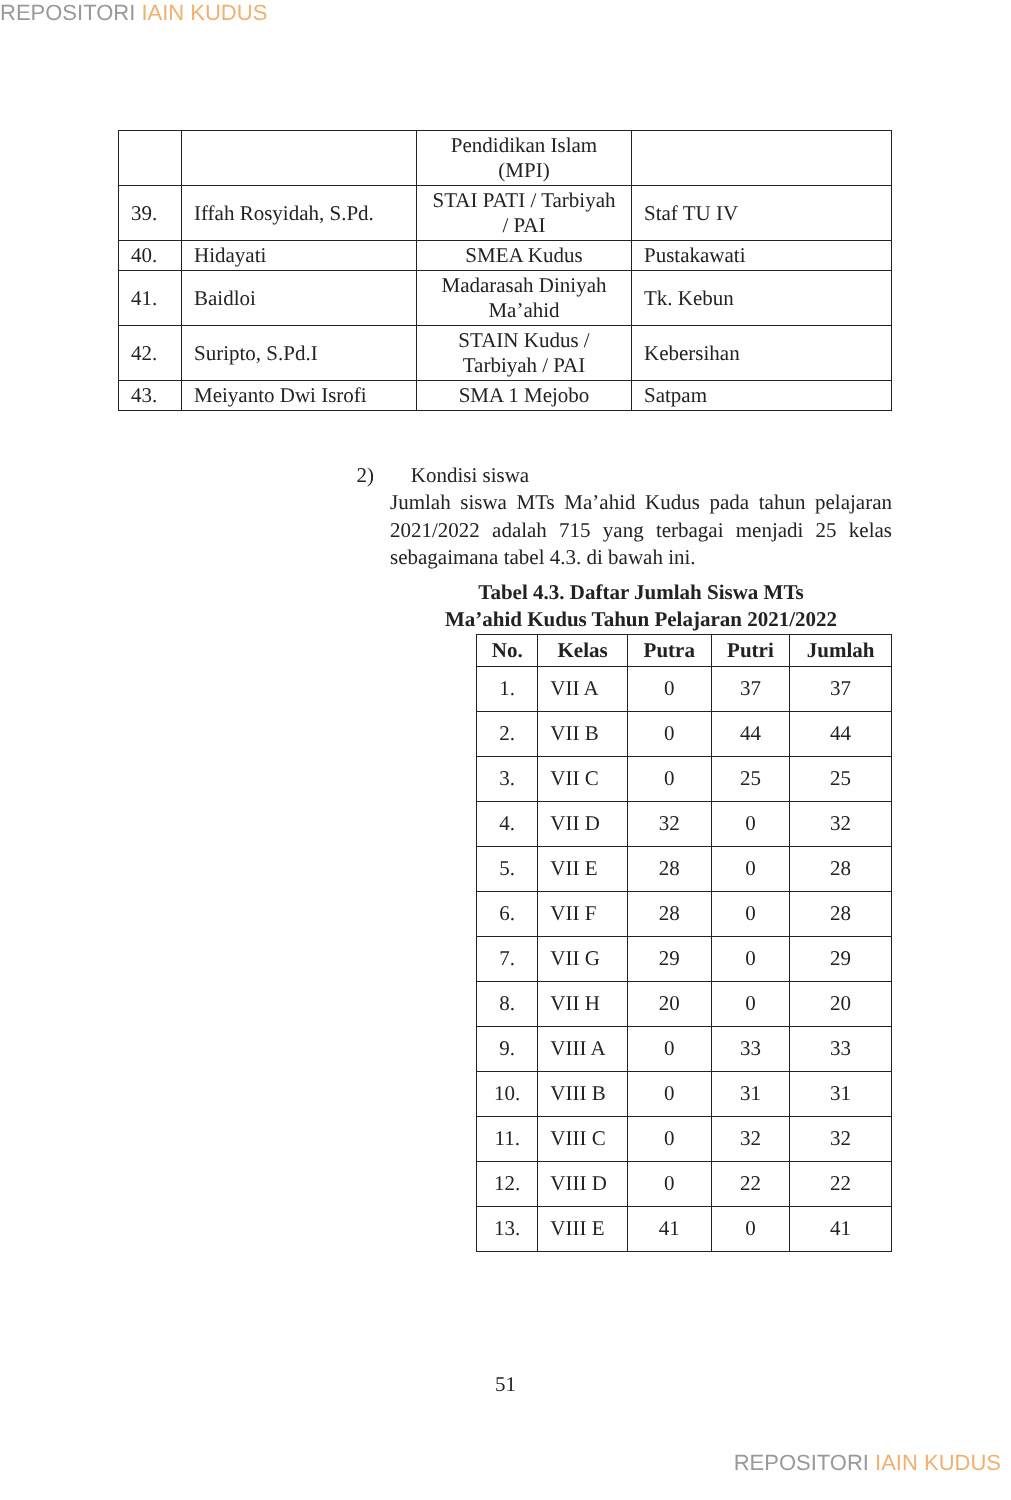REPOSITORI IAIN KUDUS
| | | Pendidikan Islam (MPI) | |
| 39. | Iffah Rosyidah, S.Pd. | STAI PATI / Tarbiyah / PAI | Staf TU IV |
| 40. | Hidayati | SMEA Kudus | Pustakawati |
| 41. | Baidloi | Madarasah Diniyah Ma’ahid | Tk. Kebun |
| 42. | Suripto, S.Pd.I | STAIN Kudus / Tarbiyah / PAI | Kebersihan |
| 43. | Meiyanto Dwi Isrofi | SMA 1 Mejobo | Satpam |
2) Kondisi siswa
Jumlah siswa MTs Ma’ahid Kudus pada tahun pelajaran 2021/2022 adalah 715 yang terbagai menjadi 25 kelas sebagaimana tabel 4.3. di bawah ini.
Tabel 4.3. Daftar Jumlah Siswa MTs
Ma’ahid Kudus Tahun Pelajaran 2021/2022
| No. | Kelas | Putra | Putri | Jumlah |
| --- | --- | --- | --- | --- |
| 1. | VII A | 0 | 37 | 37 |
| 2. | VII B | 0 | 44 | 44 |
| 3. | VII C | 0 | 25 | 25 |
| 4. | VII D | 32 | 0 | 32 |
| 5. | VII E | 28 | 0 | 28 |
| 6. | VII F | 28 | 0 | 28 |
| 7. | VII G | 29 | 0 | 29 |
| 8. | VII H | 20 | 0 | 20 |
| 9. | VIII A | 0 | 33 | 33 |
| 10. | VIII B | 0 | 31 | 31 |
| 11. | VIII C | 0 | 32 | 32 |
| 12. | VIII D | 0 | 22 | 22 |
| 13. | VIII E | 41 | 0 | 41 |
51
REPOSITORI IAIN KUDUS